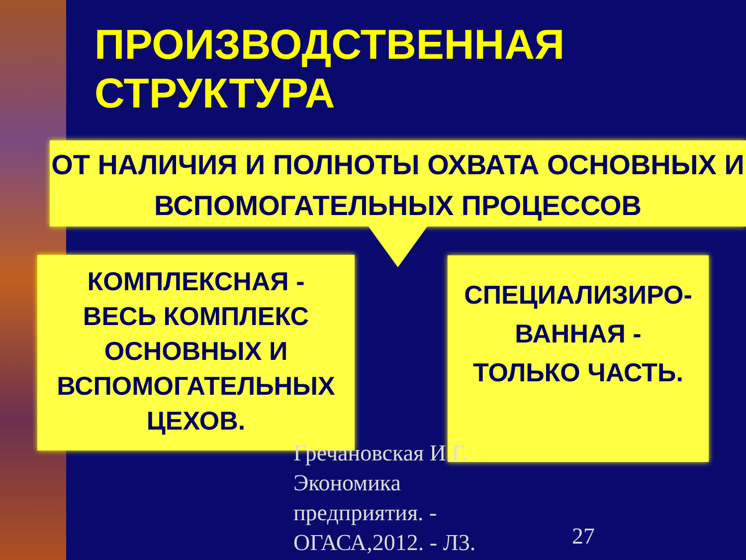ПРОИЗВОДСТВЕННАЯ
СТРУКТУРА
ОТ НАЛИЧИЯ И ПОЛНОТЫ ОХВАТА ОСНОВНЫХ И ВСПОМОГАТЕЛЬНЫХ ПРОЦЕССОВ
КОМПЛЕКСНАЯ -
ВЕСЬ КОМПЛЕКС ОСНОВНЫХ И ВСПОМОГАТЕЛЬНЫХ ЦЕХОВ.
СПЕЦИАЛИЗИРО-
ВАННАЯ -
ТОЛЬКО ЧАСТЬ.
Гречановская И.Г.
Экономика
предприятия. -
ОГАСА,2012. - Л3.
27